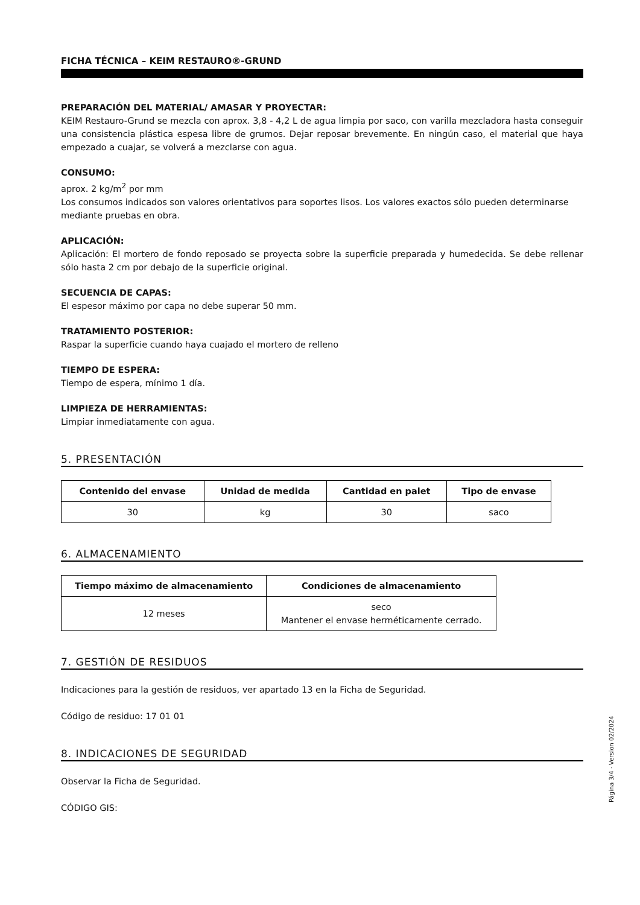FICHA TÉCNICA – KEIM RESTAURO®-GRUND
PREPARACIÓN DEL MATERIAL/ AMASAR Y PROYECTAR:
KEIM Restauro-Grund se mezcla con aprox. 3,8 - 4,2 L de agua limpia por saco, con varilla mezcladora hasta conseguir una consistencia plástica espesa libre de grumos. Dejar reposar brevemente. En ningún caso, el material que haya empezado a cuajar, se volverá a mezclarse con agua.
CONSUMO:
aprox. 2 kg/m<sup>2</sup> por mm
Los consumos indicados son valores orientativos para soportes lisos. Los valores exactos sólo pueden determinarse mediante pruebas en obra.
APLICACIÓN:
Aplicación: El mortero de fondo reposado se proyecta sobre la superficie preparada y humedecida. Se debe rellenar sólo hasta 2 cm por debajo de la superficie original.
SECUENCIA DE CAPAS:
El espesor máximo por capa no debe superar 50 mm.
TRATAMIENTO POSTERIOR:
Raspar la superficie cuando haya cuajado el mortero de relleno
TIEMPO DE ESPERA:
Tiempo de espera, mínimo 1 día.
LIMPIEZA DE HERRAMIENTAS:
Limpiar inmediatamente con agua.
5. PRESENTACIÓN
| Contenido del envase | Unidad de medida | Cantidad en palet | Tipo de envase |
| --- | --- | --- | --- |
| 30 | kg | 30 | saco |
6. ALMACENAMIENTO
| Tiempo máximo de almacenamiento | Condiciones de almacenamiento |
| --- | --- |
| 12 meses | seco Mantener el envase herméticamente cerrado. |
7. GESTIÓN DE RESIDUOS
Indicaciones para la gestión de residuos, ver apartado 13 en la Ficha de Seguridad.
Código de residuo: 17 01 01
8. INDICACIONES DE SEGURIDAD
Observar la Ficha de Seguridad.
CÓDIGO GIS:
Página 3/4 · Version 02/2024